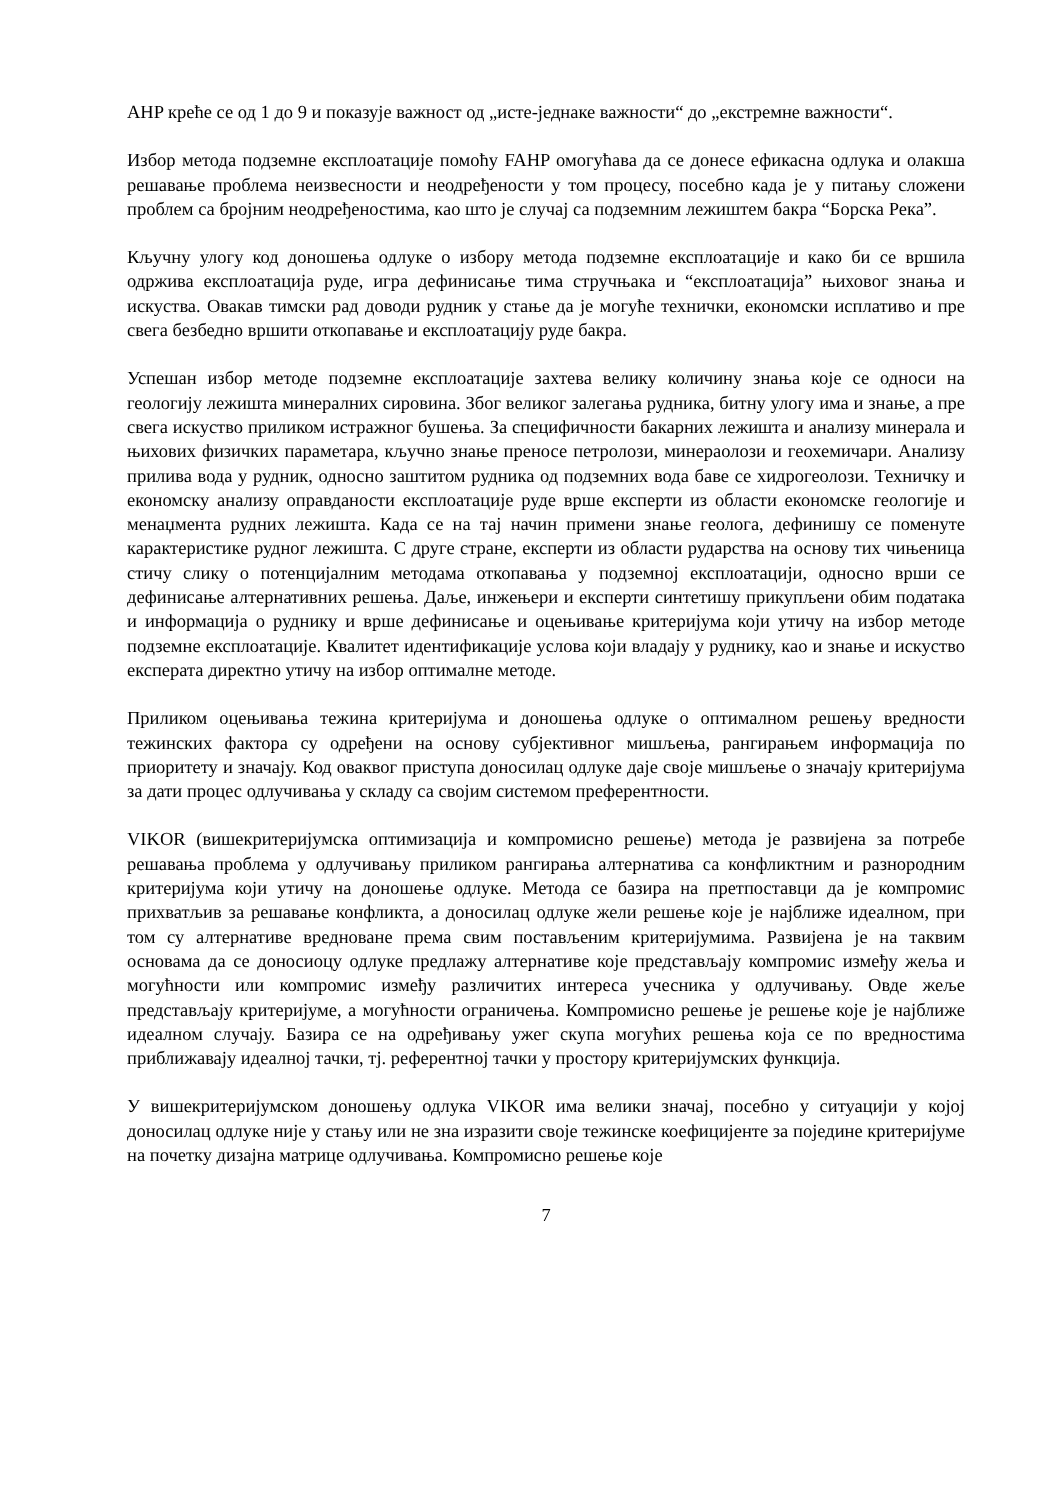АHP креће се од 1 до 9 и показује важност од „исте-једнаке важности“ до „екстремне важности“.
Избор метода подземне експлоатације помоћу FAHP омогућава да се донесе ефикасна одлука и олакша решавање проблема неизвесности и неодређености у том процесу, посебно када је у питању сложени проблем са бројним неодређеностима, као што је случај са подземним лежиштем бакра “Борска Река”.
Кључну улогу код доношења одлуке о избору метода подземне експлоатације и како би се вршила одржива експлоатација руде, игра дефинисање тима стручњака и “експлоатација” њиховог знања и искуства. Овакав тимски рад доводи рудник у стање да је могуће технички, економски исплативо и пре свега безбедно вршити откопавање и експлоатацију руде бакра.
Успешан избор методе подземне експлоатације захтева велику количину знања које се односи на геологију лежишта минералних сировина. Због великог залегања рудника, битну улогу има и знање, а пре свега искуство приликом истражног бушења. За специфичности бакарних лежишта и анализу минерала и њихових физичких параметара, кључно знање преносе петролози, минераолози и геохемичари. Анализу прилива вода у рудник, односно заштитом рудника од подземних вода баве се хидрогеолози. Техничку и економску анализу оправданости експлоатације руде врше експерти из области економске геологије и менаџмента рудних лежишта. Када се на тај начин примени знање геолога, дефинишу се поменуте карактеристике рудног лежишта. С друге стране, експерти из области рударства на основу тих чињеница стичу слику о потенцијалним методама откопавања у подземној експлоатацији, односно врши се дефинисање алтернативних решења. Даље, инжењери и експерти синтетишу прикупљени обим података и информација о руднику и врше дефинисање и оцењивање критеријума који утичу на избор методе подземне експлоатације. Квалитет идентификације услова који владају у руднику, као и знање и искуство експерата директно утичу на избор оптималне методе.
Приликом оцењивања тежина критеријума и доношења одлуке о оптималном решењу вредности тежинских фактора су одређени на основу субјективног мишљења, рангирањем информација по приоритету и значају. Код оваквог приступа доносилац одлуке даје своје мишљење о значају критеријума за дати процес одлучивања у складу са својим системом преферентности.
VIKOR (вишекритеријумска оптимизација и компромисно решење) метода је развијена за потребе решавања проблема у одлучивању приликом рангирања алтернатива са конфликтним и разнородним критеријума који утичу на доношење одлуке. Метода се базира на претпоставци да је компромис прихватљив за решавање конфликта, а доносилац одлуке жели решење које је најближе идеалном, при том су алтернативе вредноване према свим постављеним критеријумима. Развијена је на таквим основама да се доносиоцу одлуке предлажу алтернативе које представљају компромис између жеља и могућности или компромис између различитих интереса учесника у одлучивању. Овде жеље представљају критеријуме, а могућности ограничења. Компромисно решење је решење које је најближе идеалном случају. Базира се на одређивању ужег скупа могућих решења која се по вредностима приближавају идеалној тачки, тј. референтној тачки у простору критеријумских функција.
У вишекритеријумском доношењу одлука VIKOR има велики значај, посебно у ситуацији у којој доносилац одлуке није у стању или не зна изразити своје тежинске коефицијенте за поједине критеријуме на почетку дизајна матрице одлучивања. Компромисно решење које
7